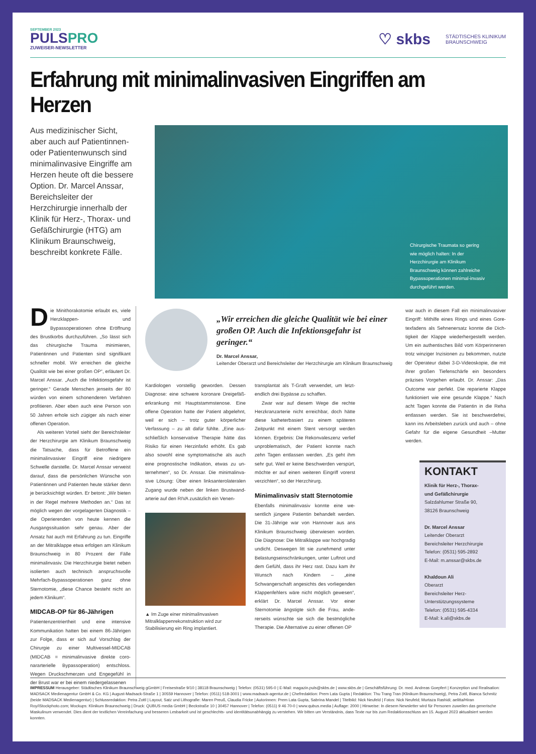SEPTEMBER 2023
PULSPRO
ZUWEISER-NEWSLETTER
♡ skbs STÄDTISCHES KLINIKUM
BRAUNSCHWEIG
Erfahrung mit minimalinvasiven Eingriffen am Herzen
Aus medizinischer Sicht, aber auch auf Patientinnen- oder Patientenwunsch sind minimalinvasive Eingriffe am Herzen heute oft die bessere Option. Dr. Marcel Anssar, Bereichsleiter der Herzchirurgie innerhalb der Klinik für Herz-, Thorax- und Gefäßchirurgie (HTG) am Klinikum Braunschweig, beschreibt konkrete Fälle.
Chirurgische Traumata so gering wie möglich halten: In der Herzchirurgie am Klinikum Braunschweig können zahlreiche Bypassoperationen minimal-invasiv durchgeführt werden.
Die Minithorakotomie erlaubt es, viele Herzklappen- und Bypassoperationen ohne Eröffnung des Brustkorbs durch­zuführen. „So lässt sich das chirurgische Trauma minimieren, Patientinnen und Pa­tienten sind signifikant schneller mobil. Wir erreichen die gleiche Qualität wie bei einer großen OP“, erläutert Dr. Marcel Anssar. „Auch die Infektionsgefahr ist geringer.“ Ge­rade Menschen jenseits der 80 würden von einem schonenderen Verfahren profitieren. Aber eben auch eine Person von 50 Jahren erhole sich zügiger als nach einer offenen Operation.
Als weiteren Vorteil sieht der Bereichs­leiter der Herzchirurgie am Klinikum Braun­schweig die Tatsache, dass für Betroffene ein minimalinvasiver Eingriff eine niedrigere Schwelle darstelle. Dr. Marcel Anssar ver­weist darauf, dass die persönlichen Wünsche von Patientinnen und Patienten heute stär­ker denn je berücksichtigt würden. Er betont: „Wir bieten in der Regel mehrere Methoden an.“ Das ist möglich wegen der vorgela­gerten Diagnostik – die Operierenden von heute kennen die Ausgangssituation sehr genau. Aber der Ansatz hat auch mit Er­fahrung zu tun. Eingriffe an der Mitralklappe etwa erfolgen am Klinikum Braunschweig in 80 Prozent der Fälle minimalinvasiv. Die Herzchirurgie bietet neben isolierten auch technisch anspruchsvolle Mehrfach-Bypass­operationen ganz ohne Sternotomie, „diese Chance besteht nicht an jedem Klinikum“.
MIDCAB-OP für 86-Jährigen
Patientenzentriertheit und eine intensive Kommunikation hatten bei einem 86-Jäh­rigen zur Folge, dass er sich auf Vorschlag der Chirurgie zu einer Multivessel-MIDCAB (MIDCAB = minimalinvasive direkte coro­nararterielle Bypassoperation) entschloss. Wegen Druckschmerzen und Engegefühl in der Brust war er bei einem niedergelassenen
„Wir erreichen die gleiche Qualität wie bei einer großen OP. Auch die Infektionsgefahr ist geringer.“
Dr. Marcel Anssar,
Leitender Oberarzt und Bereichsleiter der Herzchirurgie am Klinikum Braunschweig
Kardiologen vorstellig geworden. Dessen Diagnose: eine schwere koronare Dreigefäß­erkrankung mit Hauptstammstenose. Eine offene Operation hatte der Patient abge­lehnt, weil er sich – trotz guter körperlicher Verfassung – zu alt dafür fühlte. „Eine aus­schließlich konservative Therapie hätte das Risiko für einen Herzinfarkt erhöht. Es gab also sowohl eine symptomatische als auch eine prognostische Indikation, etwas zu un­ternehmen“, so Dr. Anssar. Die minimalinva­sive Lösung: Über einen linksanterolateralen Zugang wurde neben der linken Brustwand­arterie auf den RIVA zusätzlich ein Venen-
▲ Im Zuge einer minimalinvasiven Mitralklappenrekonstruktion wird zur Stabilisierung ein Ring implantiert.
transplantat als T-Graft verwendet, um letzt­endlich drei Bypässe zu schaffen.
Zwar war auf diesem Wege die rechte Herzkranzarterie nicht erreichbar, doch hät­te diese katheterbasiert zu einem späteren Zeitpunkt mit einem Stent versorgt werden können. Ergebnis: Die Rekonvaleszenz ver­lief unproblematisch, der Patient konnte nach zehn Tagen entlassen werden. „Es geht ihm sehr gut. Weil er keine Beschwerden verspürt, möchte er auf einen weiteren Ein­griff vorerst verzichten“, so der Herzchirurg.
Minimalinvasiv statt Sternotomie
Ebenfalls minimalinvasiv konnte eine we­sentlich jüngere Patientin behandelt werden. Die 31-Jährige war von Hannover aus ans Klinikum Braunschweig überwiesen worden. Die Diagnose: Die Mitralklappe war hochgra­dig undicht. Deswegen litt sie zunehmend unter Belastungseinschränkungen, unter Luftnot und dem Gefühl, dass ihr Herz rast. Dazu kam ihr Wunsch nach Kindern – „eine Schwangerschaft angesichts des vorliegen­den Klappenfehlers wäre nicht möglich ge­wesen“, erklärt Dr. Marcel Anssar. Vor einer Sternotomie ängstigte sich die Frau, ande­rerseits wünschte sie sich die bestmögliche Therapie. Die Alternative zu einer offenen OP
war auch in diesem Fall ein minimalinvasiver Eingriff: Mithilfe eines Rings und eines Gore­texfadens als Sehnenersatz konnte die Dich­tigkeit der Klappe wiederhergestellt werden. Um ein authentisches Bild vom Körperinne­ren trotz winziger Inzisionen zu bekommen, nutzte der Operateur dabei 3-D-Videos­kopie, die mit ihrer großen Tiefenschärfe ein besonders präzises Vorgehen erlaubt. Dr. Anssar: „Das Outcome war perfekt. Die reparierte Klappe funktioniert wie eine ge­sunde Klappe.“ Nach acht Tagen konnte die Patientin in die Reha entlassen werden. Sie ist beschwerdefrei, kann ins Arbeitsleben zu­rück und auch – ohne Gefahr für die eigene Gesundheit –Mutter werden.
KONTAKT
Klinik für Herz-, Thorax-
und Gefäßchirurgie
Salzdahlumer Straße 90,
38126 Braunschweig
Dr. Marcel Anssar
Leitender Oberarzt
Bereichsleiter Herzchirurgie
Telefon: (0531) 595-2892
E-Mail: m.anssar@skbs.de
Khaldoun Ali
Oberarzt
Bereichsleiter Herz-Unterstützungssysteme
Telefon: (0531) 595-4334
E-Mail: k.ali@skbs.de
IMPRESSUM Herausgeber: Städtisches Klinikum Braunschweig gGmbH | Freisestraße 9/10 | 38118 Braunschweig | Telefon: (0531) 595-0 | E-Mail: magazin.puls@skbs.de | www.skbs.de | Geschäftsführung: Dr. med. Andreas Goepfert | Konzeption und Realisation: MADSACK Medienagentur GmbH & Co. KG | August-Madsack-Straße 1 | 30559 Hannover | Telefon: (0511) 518-3001 | www.madsack-agentur.de | Chefredaktion: Prem Lata Gupta | Redaktion: Thu Trang Tran (Klinikum Braunschweig), Petra Zottl, Bianca Schmitz (beide MADSACK Medienagentur) | Schlussredaktion: Petra Zottl | Layout, Satz und Lithografie: Maren Preuß, Claudia Fricke | Autorinnen: Prem Lata Gupta, Sabrina Mandel | Titel­bild: Nick Neufeld | Fotos: Nick Neufeld; Murtaza Rashidi; aelitta/Hiran Roy/iStockphoto.com; Mockups: Klinikum Braunschweig | Druck: QUBUS media GmbH | Beckstraße 10 | 30457 Hannover | Telefon: (0511) 9 46 70-0 | www.qubus.media | Auflage: 2000 | Hinweise: In diesem Newsletter wird für Personen zuweilen das generische Maskulinum verwendet. Dies dient der textlichen Vereinfachung und besseren Lesbarkeit und ist geschlechts- und identitätsunabhängig zu verstehen. Wir bitten um Verständnis, dass Texte nur bis zum Redaktionsschluss am 15. August 2023 aktualisiert werden konnten.